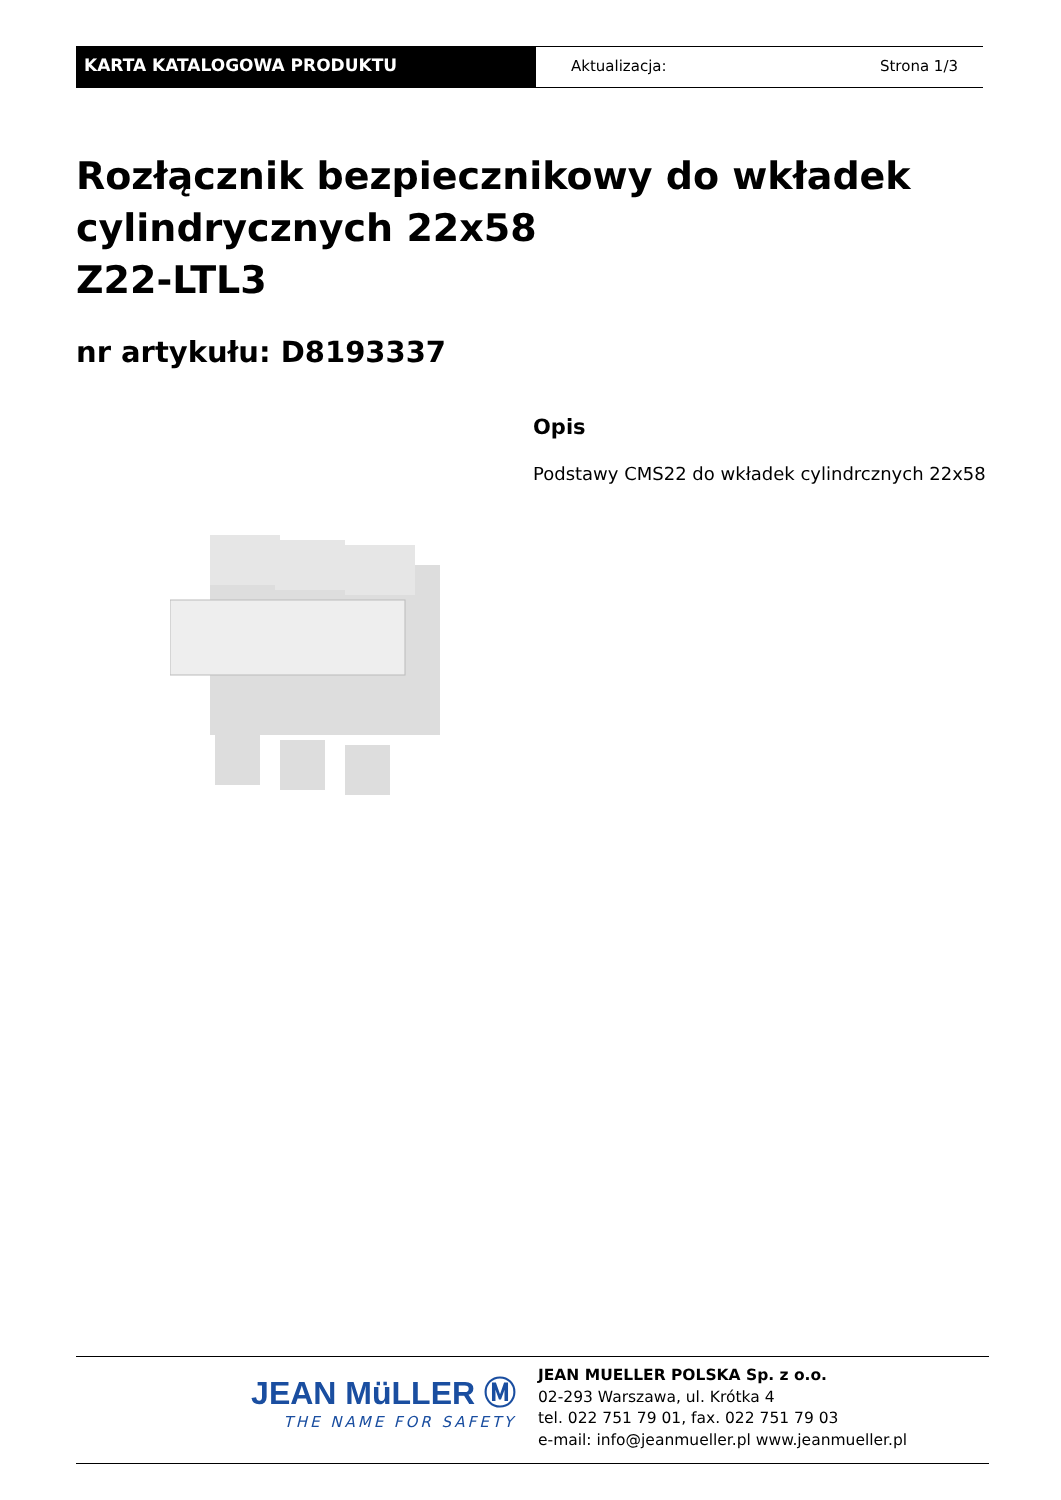KARTA KATALOGOWA PRODUKTU Aktualizacja: Strona 1/3
Rozłącznik bezpiecznikowy do wkładek
cylindrycznych 22x58
Z22-LTL3
nr artykułu: D8193337
Opis
Podstawy CMS22 do wkładek cylindrcznych 22x58
JEAN MüLLER Ⓜ
THE NAME FOR SAFETY
JEAN MUELLER POLSKA Sp. z o.o.
02-293 Warszawa, ul. Krótka 4
tel. 022 751 79 01, fax. 022 751 79 03
e-mail: info@jeanmueller.pl www.jeanmueller.pl